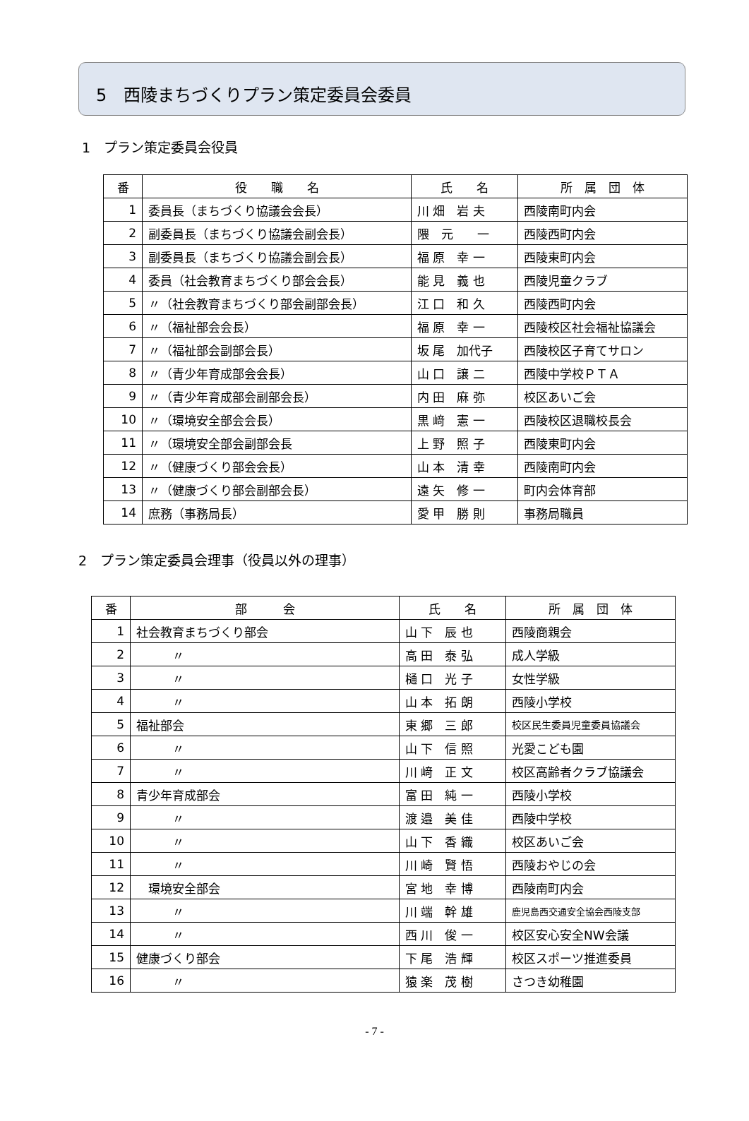5　西陵まちづくりプラン策定委員会委員
1　プラン策定委員会役員
| 番 | 役 職 名 | 氏 名 | 所 属 団 体 |
| --- | --- | --- | --- |
| 1 | 委員長（まちづくり協議会会長） | 川 畑 岩 夫 | 西陵南町内会 |
| 2 | 副委員長（まちづくり協議会副会長） | 隈 元 一 | 西陵西町内会 |
| 3 | 副委員長（まちづくり協議会副会長） | 福 原 幸 一 | 西陵東町内会 |
| 4 | 委員（社会教育まちづくり部会会長） | 能 見 義 也 | 西陵児童クラブ |
| 5 | 〃（社会教育まちづくり部会副部会長） | 江 口 和 久 | 西陵西町内会 |
| 6 | 〃（福祉部会会長） | 福 原 幸 一 | 西陵校区社会福祉協議会 |
| 7 | 〃（福祉部会副部会長） | 坂 尾 加代子 | 西陵校区子育てサロン |
| 8 | 〃（青少年育成部会会長） | 山 口 譲 二 | 西陵中学校ＰＴＡ |
| 9 | 〃（青少年育成部会副部会長） | 内 田 麻 弥 | 校区あいご会 |
| 10 | 〃（環境安全部会会長） | 黒 﨑 憲 一 | 西陵校区退職校長会 |
| 11 | 〃（環境安全部会副部会長 | 上 野 照 子 | 西陵東町内会 |
| 12 | 〃（健康づくり部会会長） | 山 本 清 幸 | 西陵南町内会 |
| 13 | 〃（健康づくり部会副部会長） | 遠 矢 修 一 | 町内会体育部 |
| 14 | 庶務（事務局長） | 愛 甲 勝 則 | 事務局職員 |
2　プラン策定委員会理事（役員以外の理事）
| 番 | 部 会 | 氏 名 | 所 属 団 体 |
| --- | --- | --- | --- |
| 1 | 社会教育まちづくり部会 | 山 下 辰 也 | 西陵商親会 |
| 2 | 〃 | 高 田 泰 弘 | 成人学級 |
| 3 | 〃 | 樋 口 光 子 | 女性学級 |
| 4 | 〃 | 山 本 拓 朗 | 西陵小学校 |
| 5 | 福祉部会 | 東 郷 三 郎 | 校区民生委員児童委員協議会 |
| 6 | 〃 | 山 下 信 照 | 光愛こども園 |
| 7 | 〃 | 川 﨑 正 文 | 校区高齢者クラブ協議会 |
| 8 | 青少年育成部会 | 富 田 純 一 | 西陵小学校 |
| 9 | 〃 | 渡 邉 美 佳 | 西陵中学校 |
| 10 | 〃 | 山 下 香 織 | 校区あいご会 |
| 11 | 〃 | 川 崎 賢 悟 | 西陵おやじの会 |
| 12 | 環境安全部会 | 宮 地 幸 博 | 西陵南町内会 |
| 13 | 〃 | 川 端 幹 雄 | 鹿児島西交通安全協会西陵支部 |
| 14 | 〃 | 西 川 俊 一 | 校区安心安全NW会議 |
| 15 | 健康づくり部会 | 下 尾 浩 輝 | 校区スポーツ推進委員 |
| 16 | 〃 | 猿 楽 茂 樹 | さつき幼稚園 |
- 7 -